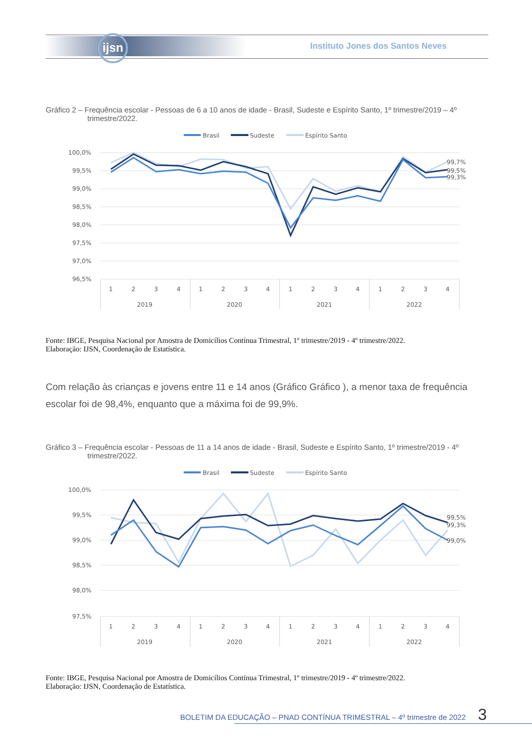ijsn
Instituto Jones dos Santos Neves
Gráfico 2 – Frequência escolar - Pessoas de 6 a 10 anos de idade - Brasil, Sudeste e Espírito Santo, 1º trimestre/2019 – 4º trimestre/2022.
Brasil
Sudeste
Espírito Santo
100,0%
99,5%
99,0%
98,5%
98,0%
97,5%
97,0%
96,5%
99,7%
99,5%
99,3%
1
2
3
4
1
2
3
4
1
2
3
4
1
2
3
4
2019
2020
2021
2022
Fonte: IBGE, Pesquisa Nacional por Amostra de Domicílios Contínua Trimestral, 1º trimestre/2019 - 4º trimestre/2022.
Elaboração: IJSN, Coordenação de Estatística.
Com relação às crianças e jovens entre 11 e 14 anos (Gráfico Gráfico ), a menor taxa de frequência escolar foi de 98,4%, enquanto que a máxima foi de 99,9%.
Gráfico 3 – Frequência escolar - Pessoas de 11 a 14 anos de idade - Brasil, Sudeste e Espírito Santo, 1º trimestre/2019 - 4º trimestre/2022.
Brasil
Sudeste
Espírito Santo
100,0%
99,5%
99,0%
98,5%
98,0%
97,5%
99,5%
99,3%
99,0%
1
2
3
4
1
2
3
4
1
2
3
4
1
2
3
4
2019
2020
2021
2022
Fonte: IBGE, Pesquisa Nacional por Amostra de Domicílios Contínua Trimestral, 1º trimestre/2019 - 4º trimestre/2022.
Elaboração: IJSN, Coordenação de Estatística.
BOLETIM DA EDUCAÇÃO – PNAD CONTÍNUA TRIMESTRAL – 4º trimestre de 2022 3